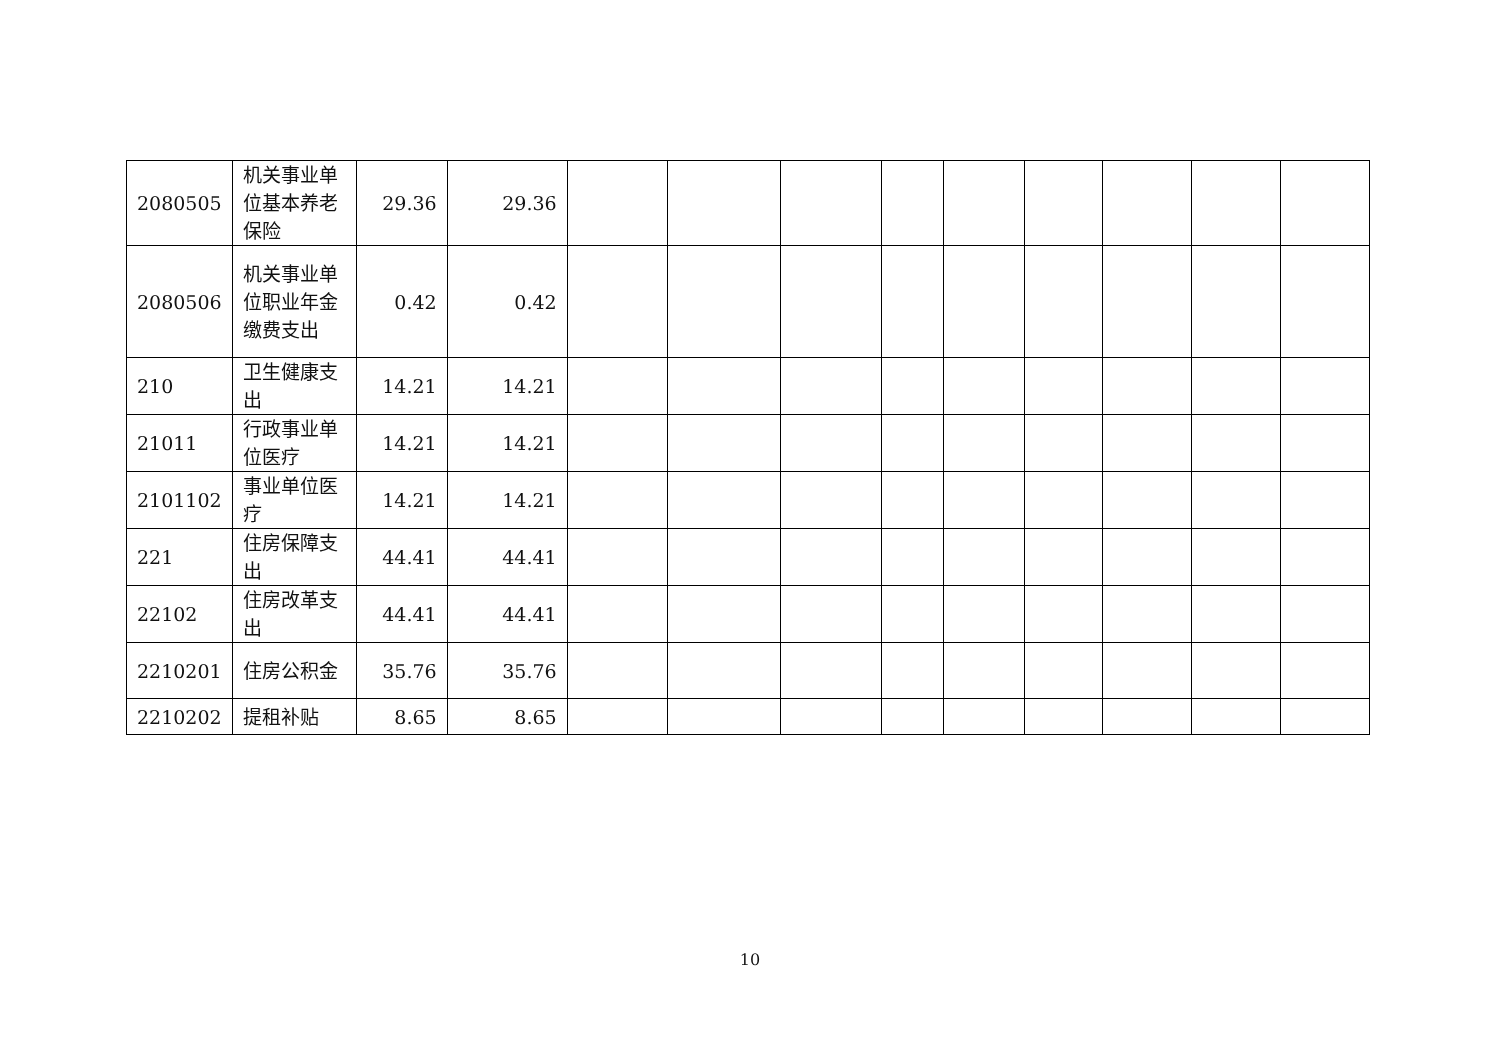| 2080505 | 机关事业单位基本养老保险 | 29.36 | 29.36 | | | | | | | | | |
| 2080506 | 机关事业单位职业年金缴费支出 | 0.42 | 0.42 | | | | | | | | | |
| 210 | 卫生健康支出 | 14.21 | 14.21 | | | | | | | | | |
| 21011 | 行政事业单位医疗 | 14.21 | 14.21 | | | | | | | | | |
| 2101102 | 事业单位医疗 | 14.21 | 14.21 | | | | | | | | | |
| 221 | 住房保障支出 | 44.41 | 44.41 | | | | | | | | | |
| 22102 | 住房改革支出 | 44.41 | 44.41 | | | | | | | | | |
| 2210201 | 住房公积金 | 35.76 | 35.76 | | | | | | | | | |
| 2210202 | 提租补贴 | 8.65 | 8.65 | | | | | | | | | |
10